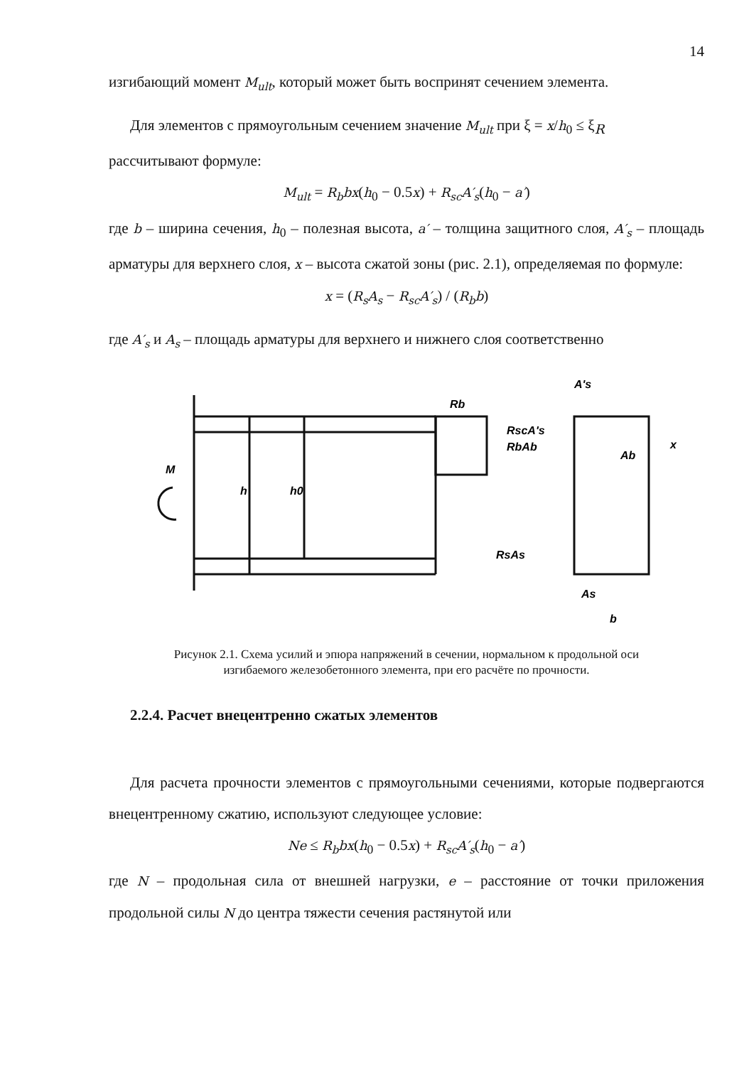14
изгибающий момент M<sub>ult</sub>, который может быть воспринят сечением элемента.
Для элементов с прямоугольным сечением значение M<sub>ult</sub> при ξ = x/h<sub>0</sub> ≤ ξ<sub>R</sub>
рассчитывают формуле:
M<sub>ult</sub> = R<sub>b</sub>bx(h<sub>0</sub> − 0.5x) + R<sub>sc</sub>A′<sub>s</sub>(h<sub>0</sub> − a′)
где b – ширина сечения, h<sub>0</sub> – полезная высота, a′ – толщина защитного слоя, A′<sub>s</sub> – площадь арматуры для верхнего слоя, x – высота сжатой зоны (рис. 2.1), определяемая по формуле:
x = (R<sub>s</sub>A<sub>s</sub> − R<sub>sc</sub>A′<sub>s</sub>) / (R<sub>b</sub>b)
где A′<sub>s</sub> и A<sub>s</sub> – площадь арматуры для верхнего и нижнего слоя соответственно
Rb
RscA's
RbAb
RsAs
A's
Ab
As
b
M
h
h0
x
Рисунок 2.1. Схема усилий и эпюра напряжений в сечении, нормальном к продольной оси
изгибаемого железобетонного элемента, при его расчёте по прочности.
2.2.4. Расчет внецентренно сжатых элементов
Для расчета прочности элементов с прямоугольными сечениями, которые подвергаются внецентренному сжатию, используют следующее условие:
Ne ≤ R<sub>b</sub>bx(h<sub>0</sub> − 0.5x) + R<sub>sc</sub>A′<sub>s</sub>(h<sub>0</sub> − a′)
где N – продольная сила от внешней нагрузки, e – расстояние от точки приложения продольной силы N до центра тяжести сечения растянутой или